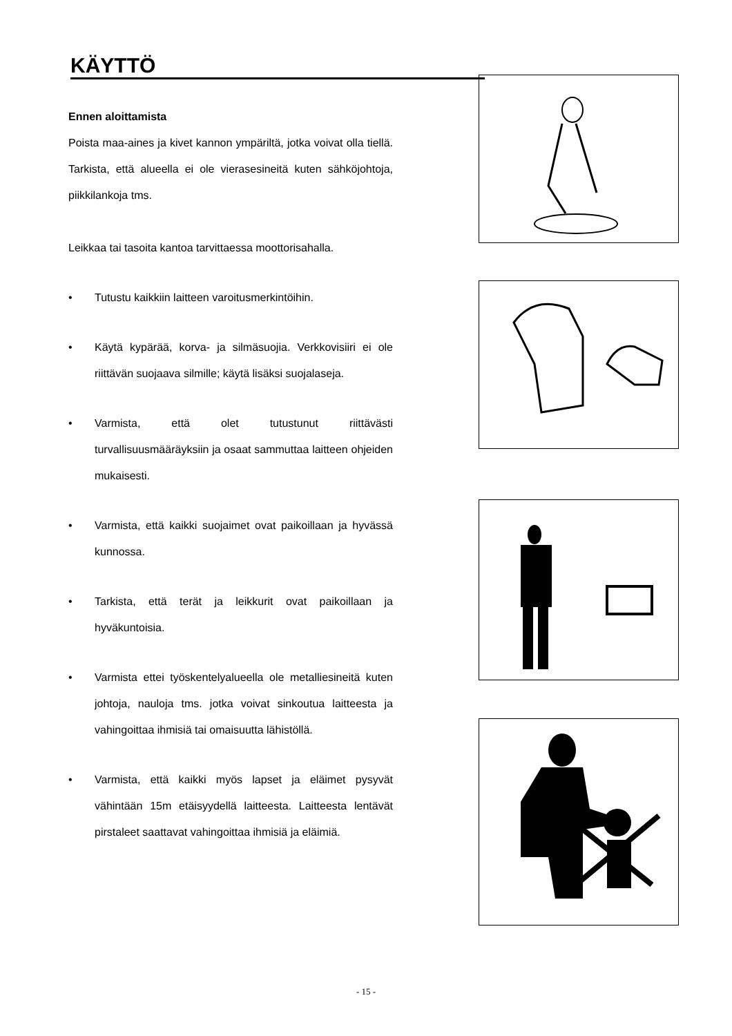KÄYTTÖ
Ennen aloittamista
Poista maa-aines ja kivet kannon ympäriltä, jotka voivat olla tiellä. Tarkista, että alueella ei ole vierasesineitä kuten sähköjohtoja, piikkilankoja tms.
Leikkaa tai tasoita kantoa tarvittaessa moottorisahalla.
• Tutustu kaikkiin laitteen varoitusmerkintöihin.
• Käytä kypärää, korva- ja silmäsuojia. Verkkovisiiri ei ole riittävän suojaava silmille; käytä lisäksi suojalaseja.
• Varmista, että olet tutustunut riittävästi turvallisuusmääräyksiin ja osaat sammuttaa laitteen ohjeiden mukaisesti.
• Varmista, että kaikki suojaimet ovat paikoillaan ja hyvässä kunnossa.
• Tarkista, että terät ja leikkurit ovat paikoillaan ja hyväkuntoisia.
• Varmista ettei työskentelyalueella ole metalliesineitä kuten johtoja, nauloja tms. jotka voivat sinkoutua laitteesta ja vahingoittaa ihmisiä tai omaisuutta lähistöllä.
• Varmista, että kaikki myös lapset ja eläimet pysyvät vähintään 15m etäisyydellä laitteesta. Laitteesta lentävät pirstaleet saattavat vahingoittaa ihmisiä ja eläimiä.
- 15 -